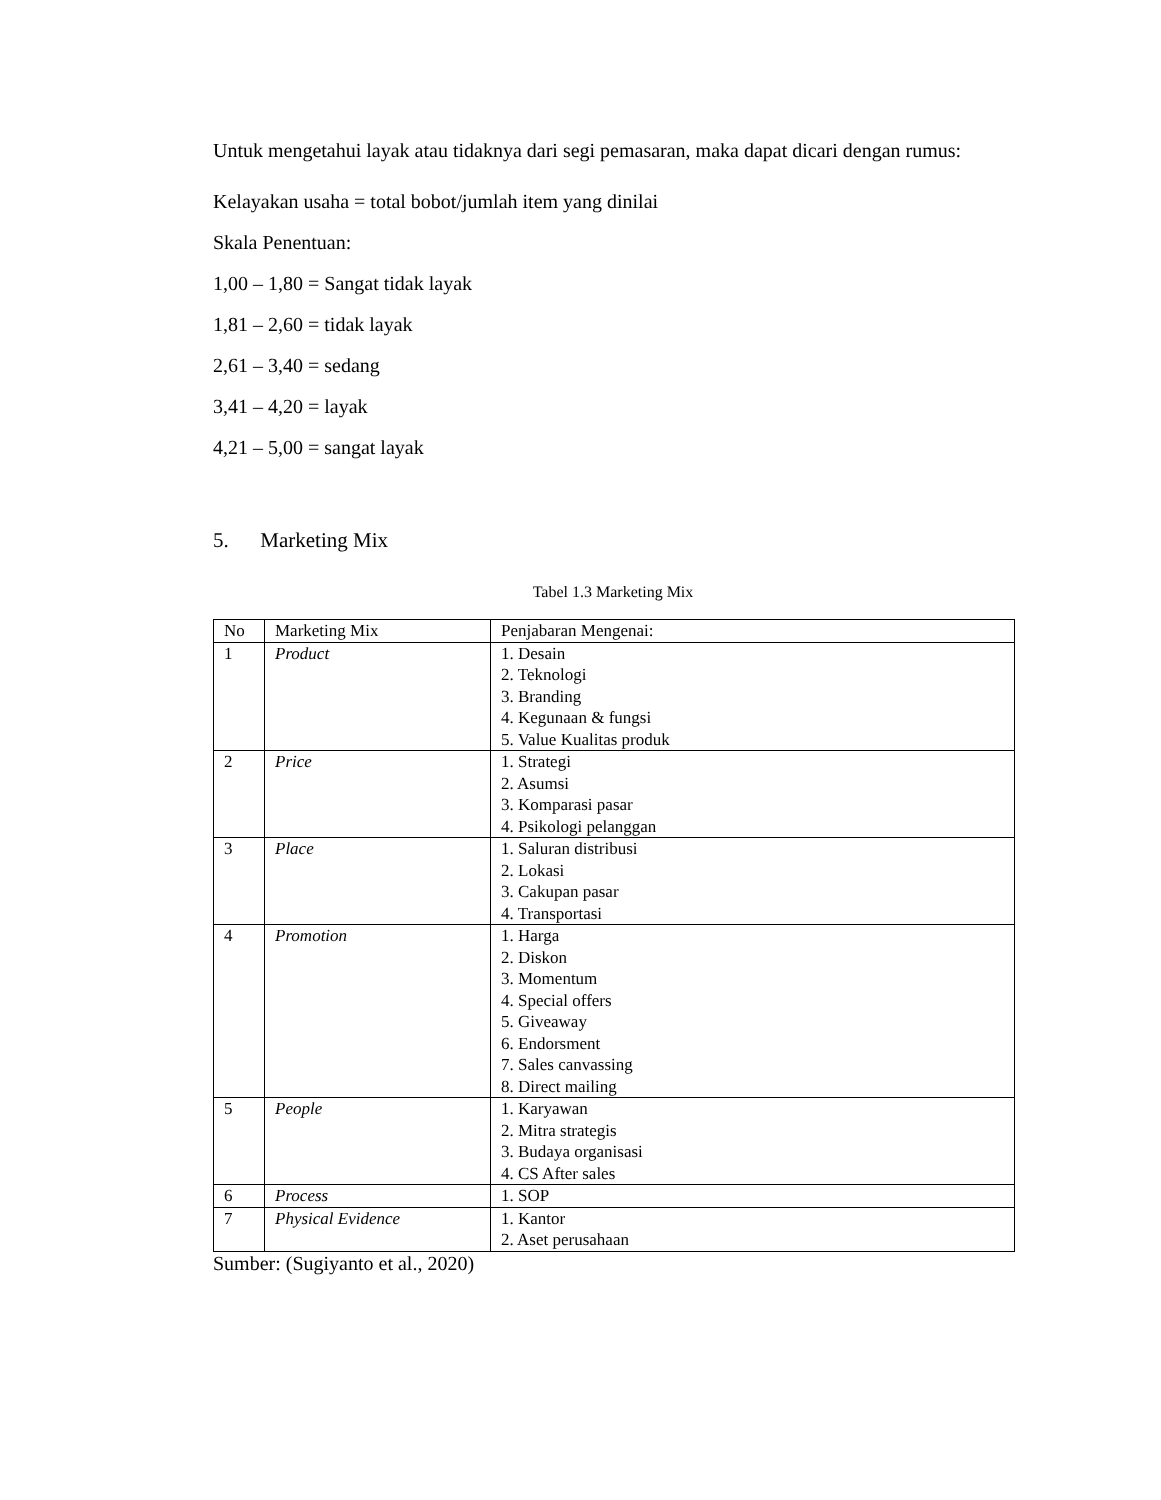Untuk mengetahui layak atau tidaknya dari segi pemasaran, maka dapat dicari dengan rumus:
Kelayakan usaha = total bobot/jumlah item yang dinilai
Skala Penentuan:
1,00 – 1,80 = Sangat tidak layak
1,81 – 2,60 = tidak layak
2,61 – 3,40 = sedang
3,41 – 4,20 = layak
4,21 – 5,00 = sangat layak
5. Marketing Mix
Tabel 1.3 Marketing Mix
| No | Marketing Mix | Penjabaran Mengenai: |
| 1 | Product | 1. Desain 2. Teknologi 3. Branding 4. Kegunaan & fungsi 5. Value Kualitas produk |
| 2 | Price | 1. Strategi 2. Asumsi 3. Komparasi pasar 4. Psikologi pelanggan |
| 3 | Place | 1. Saluran distribusi 2. Lokasi 3. Cakupan pasar 4. Transportasi |
| 4 | Promotion | 1. Harga 2. Diskon 3. Momentum 4. Special offers 5. Giveaway 6. Endorsment 7. Sales canvassing 8. Direct mailing |
| 5 | People | 1. Karyawan 2. Mitra strategis 3. Budaya organisasi 4. CS After sales |
| 6 | Process | 1. SOP |
| 7 | Physical Evidence | 1. Kantor 2. Aset perusahaan |
Sumber: (Sugiyanto et al., 2020)